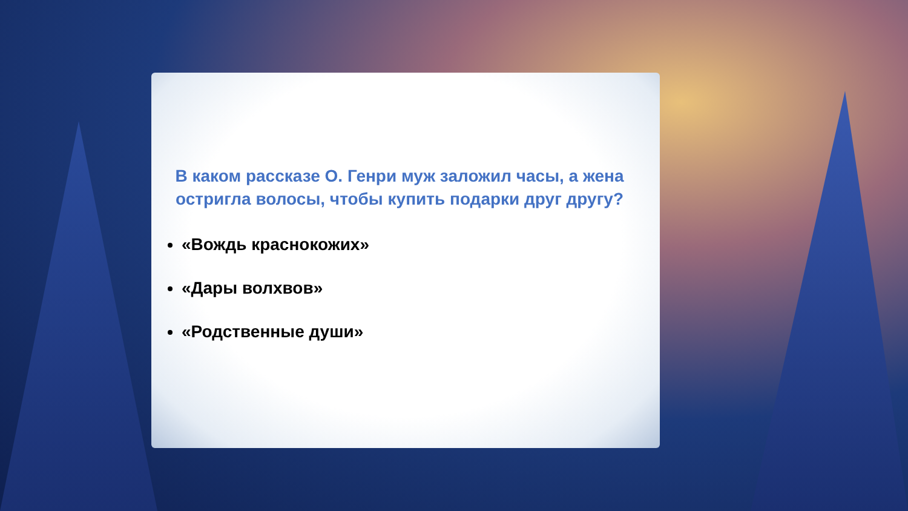В каком рассказе О. Генри муж заложил часы, а жена остригла волосы, чтобы купить подарки друг другу?
«Вождь краснокожих»
«Дары волхвов»
«Родственные души»